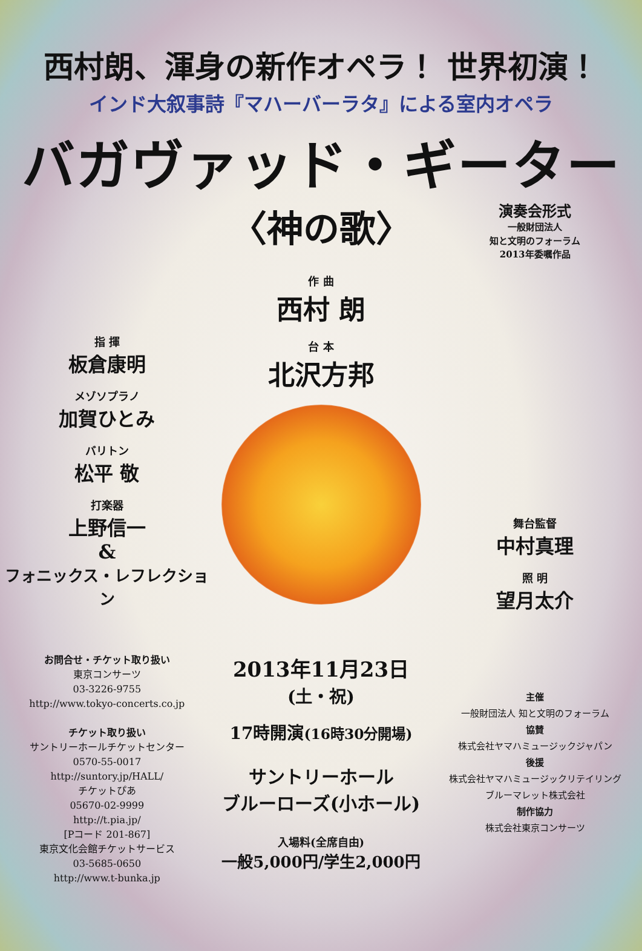西村朗、渾身の新作オペラ！ 世界初演！
インド大叙事詩『マハーバーラタ』による室内オペラ
バガヴァッド・ギーター
〈神の歌〉
演奏会形式
一般財団法人
知と文明のフォーラム
2013年委嘱作品
指 揮
板倉康明
メゾソプラノ
加賀ひとみ
バリトン
松平 敬
打楽器
上野信一
&
フォニックス・レフレクション
作 曲
西村 朗
台 本
北沢方邦
舞台監督
中村真理
照 明
望月太介
お問合せ・チケット取り扱い
東京コンサーツ
03-3226-9755
http://www.tokyo-concerts.co.jp
チケット取り扱い
サントリーホールチケットセンター
0570-55-0017
http://suntory.jp/HALL/
チケットぴあ
05670-02-9999
http://t.pia.jp/
[Pコード 201-867]
東京文化会館チケットサービス
03-5685-0650
http://www.t-bunka.jp
2013年11月23日(土・祝)
17時開演(16時30分開場)
サントリーホール
ブルーローズ(小ホール)
入場料(全席自由)
一般5,000円/学生2,000円
主催
一般財団法人 知と文明のフォーラム
協賛
株式会社ヤマハミュージックジャパン
後援
株式会社ヤマハミュージックリテイリング
ブルーマレット株式会社
制作協力
株式会社東京コンサーツ